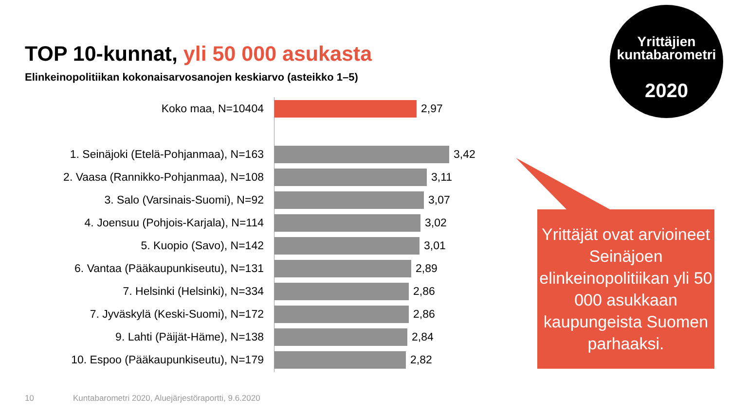TOP 10-kunnat, yli 50 000 asukasta
Elinkeinopolitiikan kokonaisarvosanojen keskiarvo (asteikko 1–5)
Koko maa, N=10404 2,97
1. Seinäjoki (Etelä-Pohjanmaa), N=163 3,42
2. Vaasa (Rannikko-Pohjanmaa), N=108 3,11
3. Salo (Varsinais-Suomi), N=92 3,07
4. Joensuu (Pohjois-Karjala), N=114 3,02
5. Kuopio (Savo), N=142 3,01
6. Vantaa (Pääkaupunkiseutu), N=131 2,89
7. Helsinki (Helsinki), N=334 2,86
7. Jyväskylä (Keski-Suomi), N=172 2,86
9. Lahti (Päijät-Häme), N=138 2,84
10. Espoo (Pääkaupunkiseutu), N=179 2,82
Yrittäjien
kuntabarometri
2020
Yrittäjät ovat arvioineet Seinäjoen elinkeinopolitiikan yli 50 000 asukkaan kaupungeista Suomen parhaaksi.
10
Kuntabarometri 2020, Aluejärjestöraportti, 9.6.2020